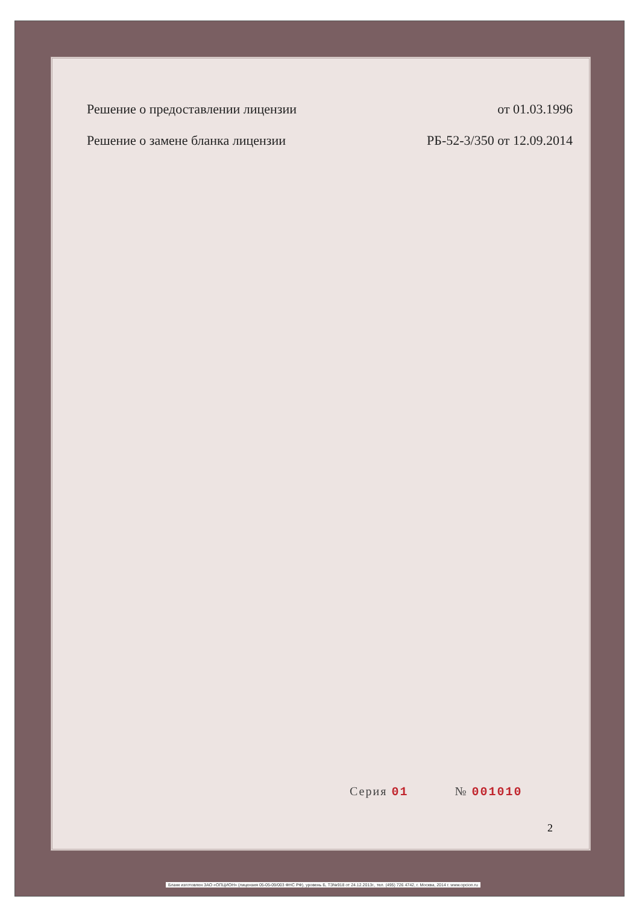Решение о предоставлении лицензии от 01.03.1996
Решение о замене бланка лицензии РБ-52-3/350 от 12.09.2014
Серия 01 № 001010
2
Бланк изготовлен ЗАО «ОПЦИОН» (лицензия 05-05-09/003 ФНС РФ), уровень Б, ТЗ№918 от 24.12.2013г., тел. (495) 726 4742, г. Москва, 2014 г. www.opcion.ru